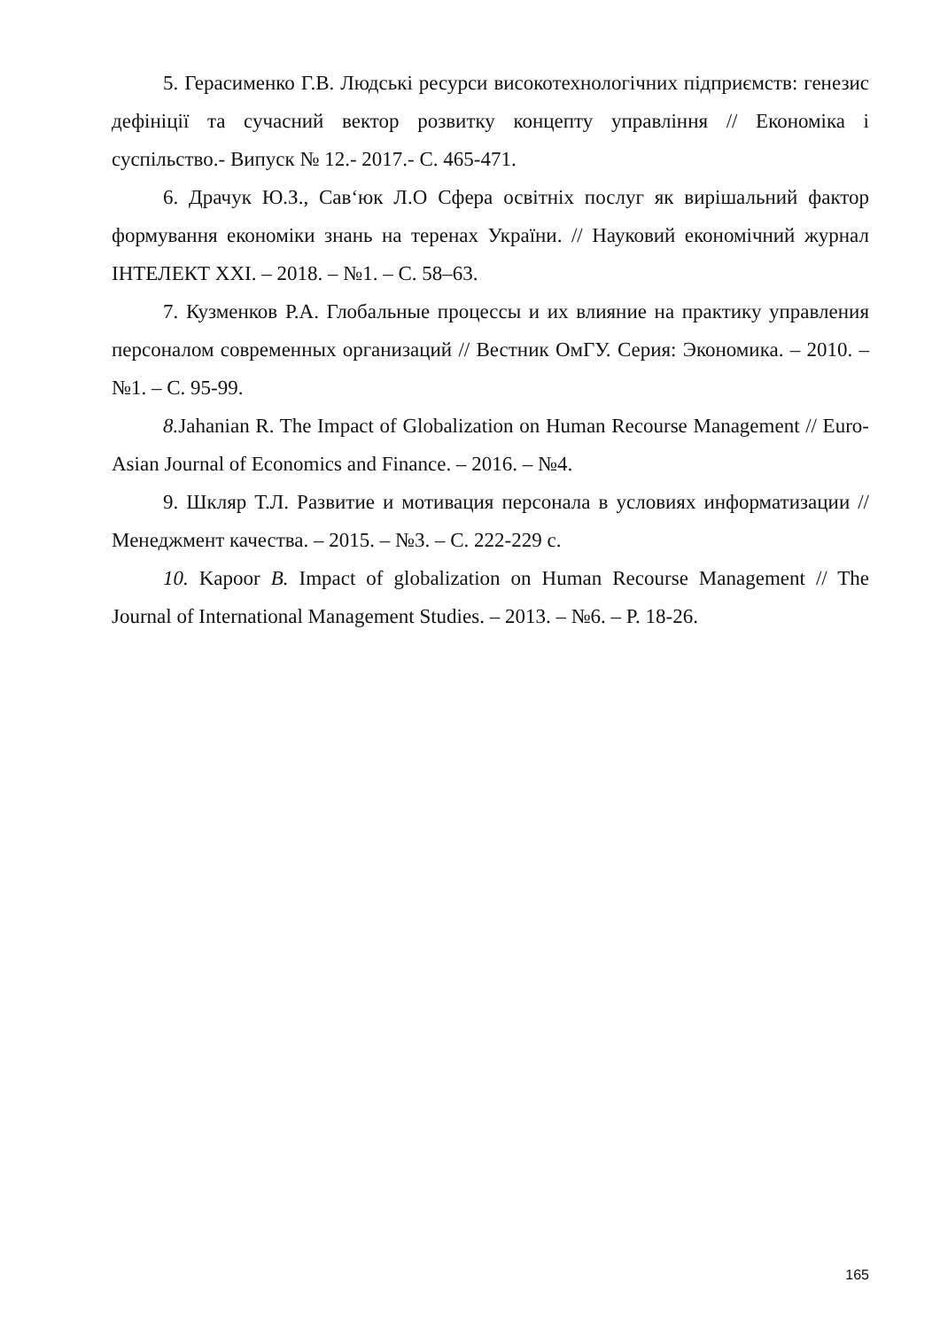5. Герасименко Г.В. Людські ресурси високотехнологічних підприємств: генезис дефініції та сучасний вектор розвитку концепту управління // Економіка і суспільство.- Випуск № 12.- 2017.- С. 465-471.
6. Драчук Ю.З., Сав‘юк Л.О Сфера освітніх послуг як вирішальний фактор формування економіки знань на теренах України. // Науковий економічний журнал ІНТЕЛЕКТ XXI. – 2018. – №1. – С. 58–63.
7. Кузменков Р.А. Глобальные процессы и их влияние на практику управления персоналом современных организаций // Вестник ОмГУ. Серия: Экономика. – 2010. – №1. – С. 95-99.
8. Jahanian R. The Impact of Globalization on Human Recourse Management // Euro-Asian Journal of Economics and Finance. – 2016. – №4.
9. Шкляр Т.Л. Развитие и мотивация персонала в условиях информатизации // Менеджмент качества. – 2015. – №3. – С. 222-229 с.
10. Kapoor B. Impact of globalization on Human Recourse Management // The Journal of International Management Studies. – 2013. – №6. – P. 18-26.
165